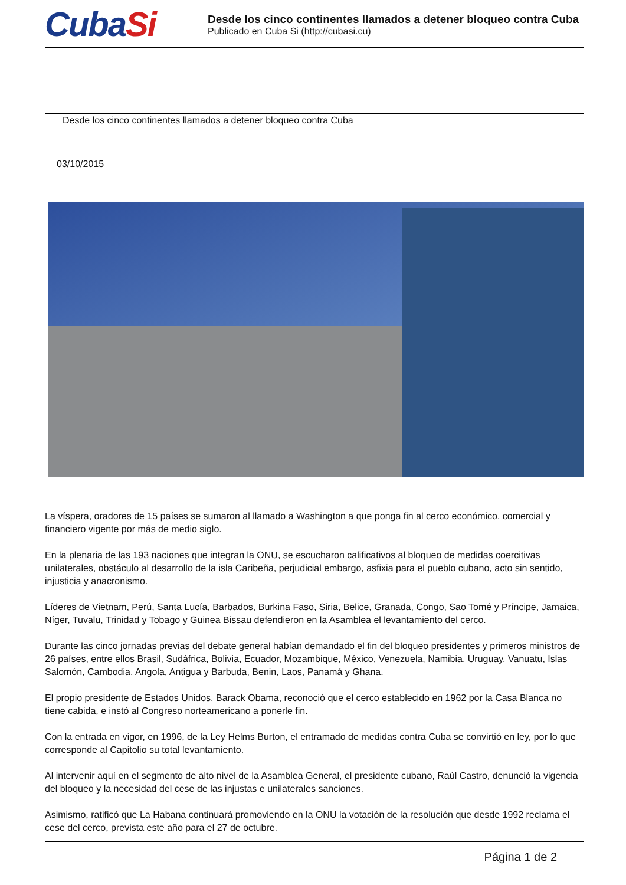CubaSi
Desde los cinco continentes llamados a detener bloqueo contra Cuba
Publicado en Cuba Si (http://cubasi.cu)
Desde los cinco continentes llamados a detener bloqueo contra Cuba
03/10/2015
La víspera, oradores de 15 países se sumaron al llamado a Washington a que ponga fin al cerco económico, comercial y financiero vigente por más de medio siglo.
En la plenaria de las 193 naciones que integran la ONU, se escucharon calificativos al bloqueo de medidas coercitivas unilaterales, obstáculo al desarrollo de la isla Caribeña, perjudicial embargo, asfixia para el pueblo cubano, acto sin sentido, injusticia y anacronismo.
Líderes de Vietnam, Perú, Santa Lucía, Barbados, Burkina Faso, Siria, Belice, Granada, Congo, Sao Tomé y Príncipe, Jamaica, Níger, Tuvalu, Trinidad y Tobago y Guinea Bissau defendieron en la Asamblea el levantamiento del cerco.
Durante las cinco jornadas previas del debate general habían demandado el fin del bloqueo presidentes y primeros ministros de 26 países, entre ellos Brasil, Sudáfrica, Bolivia, Ecuador, Mozambique, México, Venezuela, Namibia, Uruguay, Vanuatu, Islas Salomón, Cambodia, Angola, Antigua y Barbuda, Benin, Laos, Panamá y Ghana.
El propio presidente de Estados Unidos, Barack Obama, reconoció que el cerco establecido en 1962 por la Casa Blanca no tiene cabida, e instó al Congreso norteamericano a ponerle fin.
Con la entrada en vigor, en 1996, de la Ley Helms Burton, el entramado de medidas contra Cuba se convirtió en ley, por lo que corresponde al Capitolio su total levantamiento.
Al intervenir aquí en el segmento de alto nivel de la Asamblea General, el presidente cubano, Raúl Castro, denunció la vigencia del bloqueo y la necesidad del cese de las injustas e unilaterales sanciones.
Asimismo, ratificó que La Habana continuará promoviendo en la ONU la votación de la resolución que desde 1992 reclama el cese del cerco, prevista este año para el 27 de octubre.
Página 1 de 2